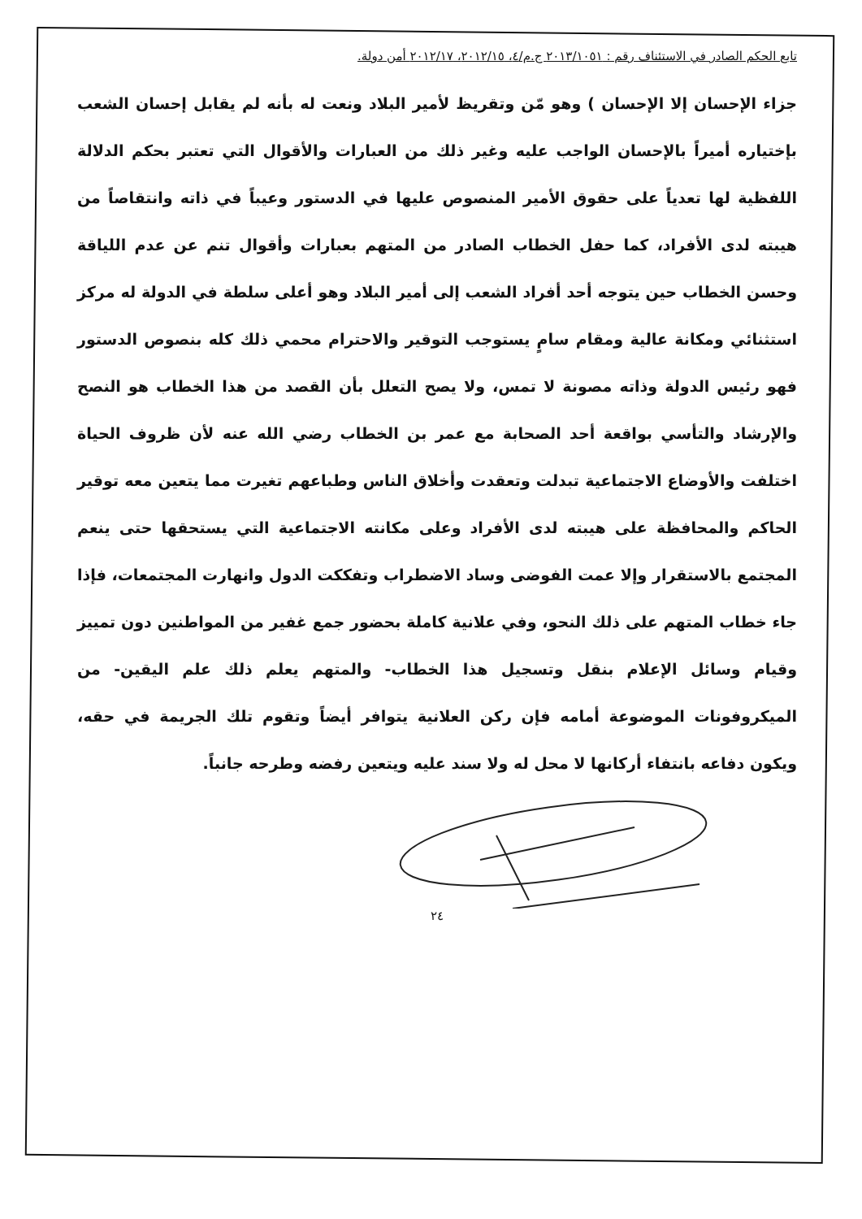تابع الحكم الصادر في الاستئناف رقم : ٢٠١٣/١٠٥١ ج.م/٤، ٢٠١٢/١٥، ٢٠١٢/١٧ أمن دولة.
جزاء الإحسان إلا الإحسان ) وهو مّن وتقريظ لأمير البلاد ونعت له بأنه لم يقابل إحسان الشعب بإختياره أميراً بالإحسان الواجب عليه وغير ذلك من العبارات والأقوال التي تعتبر بحكم الدلالة اللفظية لها تعدياً على حقوق الأمير المنصوص عليها في الدستور وعيباً في ذاته وانتقاصاً من هيبته لدى الأفراد، كما حفل الخطاب الصادر من المتهم بعبارات وأقوال تنم عن عدم اللياقة وحسن الخطاب حين يتوجه أحد أفراد الشعب إلى أمير البلاد وهو أعلى سلطة في الدولة له مركز استثنائي ومكانة عالية ومقام سامٍ يستوجب التوقير والاحترام محمي ذلك كله بنصوص الدستور فهو رئيس الدولة وذاته مصونة لا تمس، ولا يصح التعلل بأن القصد من هذا الخطاب هو النصح والإرشاد والتأسي بواقعة أحد الصحابة مع عمر بن الخطاب رضي الله عنه لأن ظروف الحياة اختلفت والأوضاع الاجتماعية تبدلت وتعقدت وأخلاق الناس وطباعهم تغيرت مما يتعين معه توقير الحاكم والمحافظة على هيبته لدى الأفراد وعلى مكانته الاجتماعية التي يستحقها حتى ينعم المجتمع بالاستقرار وإلا عمت الفوضى وساد الاضطراب وتفككت الدول وانهارت المجتمعات، فإذا جاء خطاب المتهم على ذلك النحو، وفي علانية كاملة بحضور جمع غفير من المواطنين دون تمييز وقيام وسائل الإعلام بنقل وتسجيل هذا الخطاب- والمتهم يعلم ذلك علم اليقين- من الميكروفونات الموضوعة أمامه فإن ركن العلانية يتوافر أيضاً وتقوم تلك الجريمة في حقه، ويكون دفاعه بانتفاء أركانها لا محل له ولا سند عليه ويتعين رفضه وطرحه جانباً.
٢٤